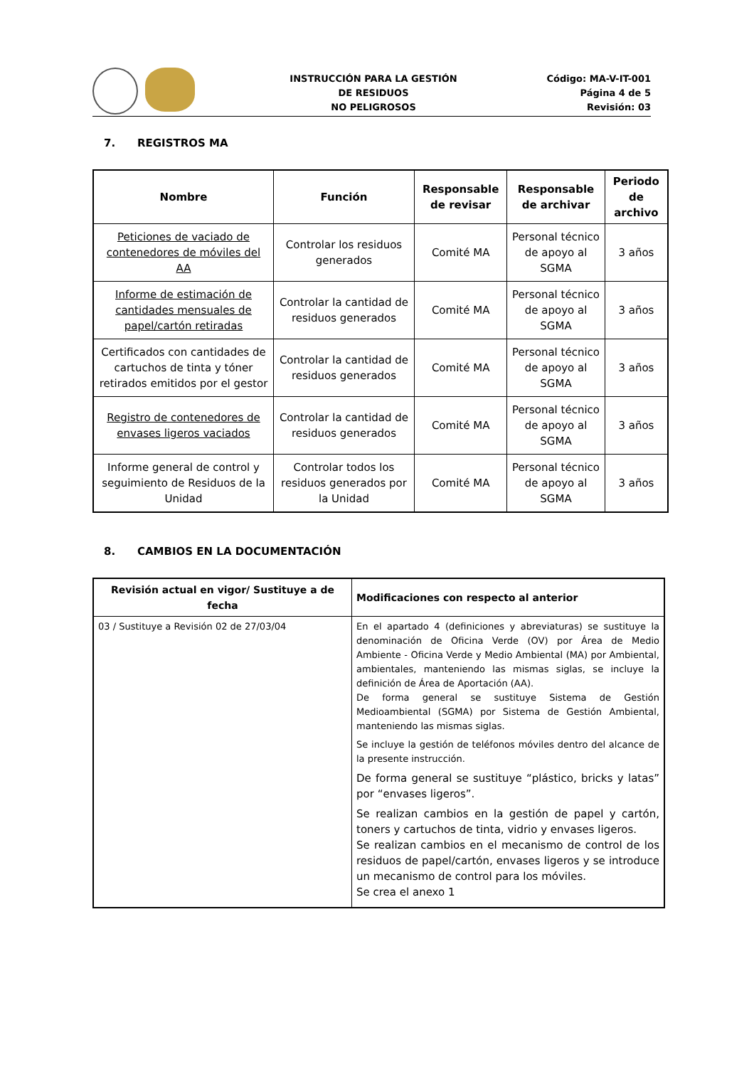INSTRUCCIÓN PARA LA GESTIÓN
DE RESIDUOS
NO PELIGROSOS
Código: MA-V-IT-001
Página 4 de 5
Revisión: 03
7. REGISTROS MA
| Nombre | Función | Responsable de revisar | Responsable de archivar | Periodo de archivo |
| --- | --- | --- | --- | --- |
| Peticiones de vaciado de contenedores de móviles del AA | Controlar los residuos generados | Comité MA | Personal técnico de apoyo al SGMA | 3 años |
| Informe de estimación de cantidades mensuales de papel/cartón retiradas | Controlar la cantidad de residuos generados | Comité MA | Personal técnico de apoyo al SGMA | 3 años |
| Certificados con cantidades de cartuchos de tinta y tóner retirados emitidos por el gestor | Controlar la cantidad de residuos generados | Comité MA | Personal técnico de apoyo al SGMA | 3 años |
| Registro de contenedores de envases ligeros vaciados | Controlar la cantidad de residuos generados | Comité MA | Personal técnico de apoyo al SGMA | 3 años |
| Informe general de control y seguimiento de Residuos de la Unidad | Controlar todos los residuos generados por la Unidad | Comité MA | Personal técnico de apoyo al SGMA | 3 años |
8. CAMBIOS EN LA DOCUMENTACIÓN
| Revisión actual en vigor/ Sustituye a de fecha | Modificaciones con respecto al anterior |
| --- | --- |
| 03 / Sustituye a Revisión 02 de 27/03/04 | En el apartado 4 (definiciones y abreviaturas) se sustituye la denominación de Oficina Verde (OV) por Área de Medio Ambiente - Oficina Verde y Medio Ambiental (MA) por Ambiental, ambientales, manteniendo las mismas siglas, se incluye la definición de Área de Aportación (AA). De forma general se sustituye Sistema de Gestión Medioambiental (SGMA) por Sistema de Gestión Ambiental, manteniendo las mismas siglas. Se incluye la gestión de teléfonos móviles dentro del alcance de la presente instrucción. De forma general se sustituye “plástico, bricks y latas” por “envases ligeros”. Se realizan cambios en la gestión de papel y cartón, toners y cartuchos de tinta, vidrio y envases ligeros. Se realizan cambios en el mecanismo de control de los residuos de papel/cartón, envases ligeros y se introduce un mecanismo de control para los móviles. Se crea el anexo 1 |